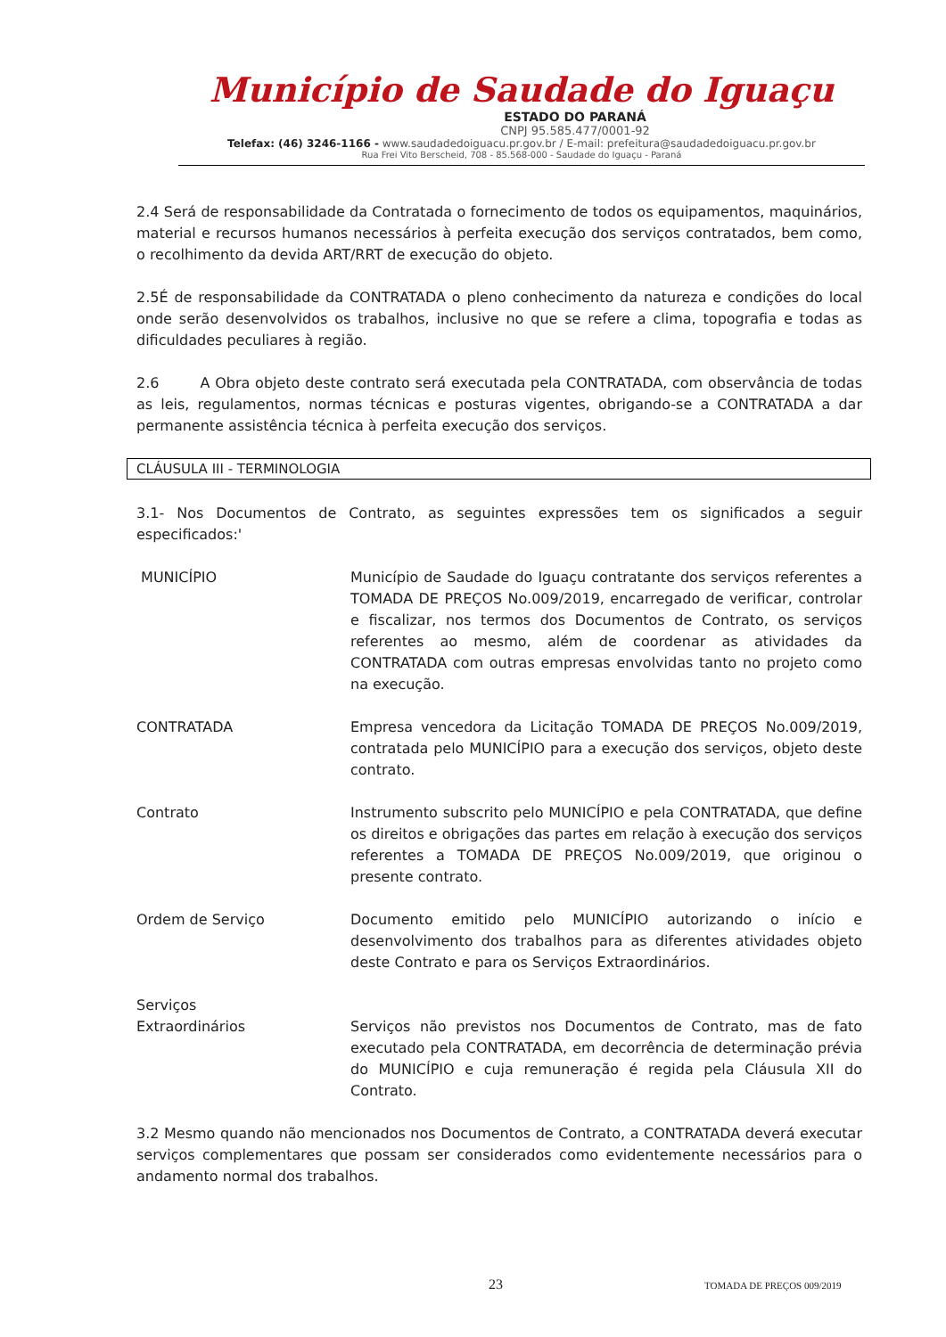Município de Saudade do Iguaçu
ESTADO DO PARANÁ
CNPJ 95.585.477/0001-92
Telefax: (46) 3246-1166 - www.saudadedoiguacu.pr.gov.br / E-mail: prefeitura@saudadedoiguacu.pr.gov.br
Rua Frei Vito Berscheid, 708 - 85.568-000 - Saudade do Iguaçu - Paraná
2.4 Será de responsabilidade da Contratada o fornecimento de todos os equipamentos, maquinários, material e recursos humanos necessários à perfeita execução dos serviços contratados, bem como, o recolhimento da devida ART/RRT de execução do objeto.
2.5É de responsabilidade da CONTRATADA o pleno conhecimento da natureza e condições do local onde serão desenvolvidos os trabalhos, inclusive no que se refere a clima, topografia e todas as dificuldades peculiares à região.
2.6 A Obra objeto deste contrato será executada pela CONTRATADA, com observância de todas as leis, regulamentos, normas técnicas e posturas vigentes, obrigando-se a CONTRATADA a dar permanente assistência técnica à perfeita execução dos serviços.
CLÁUSULA III - TERMINOLOGIA
3.1- Nos Documentos de Contrato, as seguintes expressões tem os significados a seguir especificados:'
MUNICÍPIO Município de Saudade do Iguaçu contratante dos serviços referentes a TOMADA DE PREÇOS No.009/2019, encarregado de verificar, controlar e fiscalizar, nos termos dos Documentos de Contrato, os serviços referentes ao mesmo, além de coordenar as atividades da CONTRATADA com outras empresas envolvidas tanto no projeto como na execução.
CONTRATADA Empresa vencedora da Licitação TOMADA DE PREÇOS No.009/2019, contratada pelo MUNICÍPIO para a execução dos serviços, objeto deste contrato.
Contrato Instrumento subscrito pelo MUNICÍPIO e pela CONTRATADA, que define os direitos e obrigações das partes em relação à execução dos serviços referentes a TOMADA DE PREÇOS No.009/2019, que originou o presente contrato.
Ordem de Serviço Documento emitido pelo MUNICÍPIO autorizando o início e desenvolvimento dos trabalhos para as diferentes atividades objeto deste Contrato e para os Serviços Extraordinários.
Serviços
Extraordinários
Serviços não previstos nos Documentos de Contrato, mas de fato executado pela CONTRATADA, em decorrência de determinação prévia do MUNICÍPIO e cuja remuneração é regida pela Cláusula XII do Contrato.
3.2 Mesmo quando não mencionados nos Documentos de Contrato, a CONTRATADA deverá executar serviços complementares que possam ser considerados como evidentemente necessários para o andamento normal dos trabalhos.
23 TOMADA DE PREÇOS 009/2019